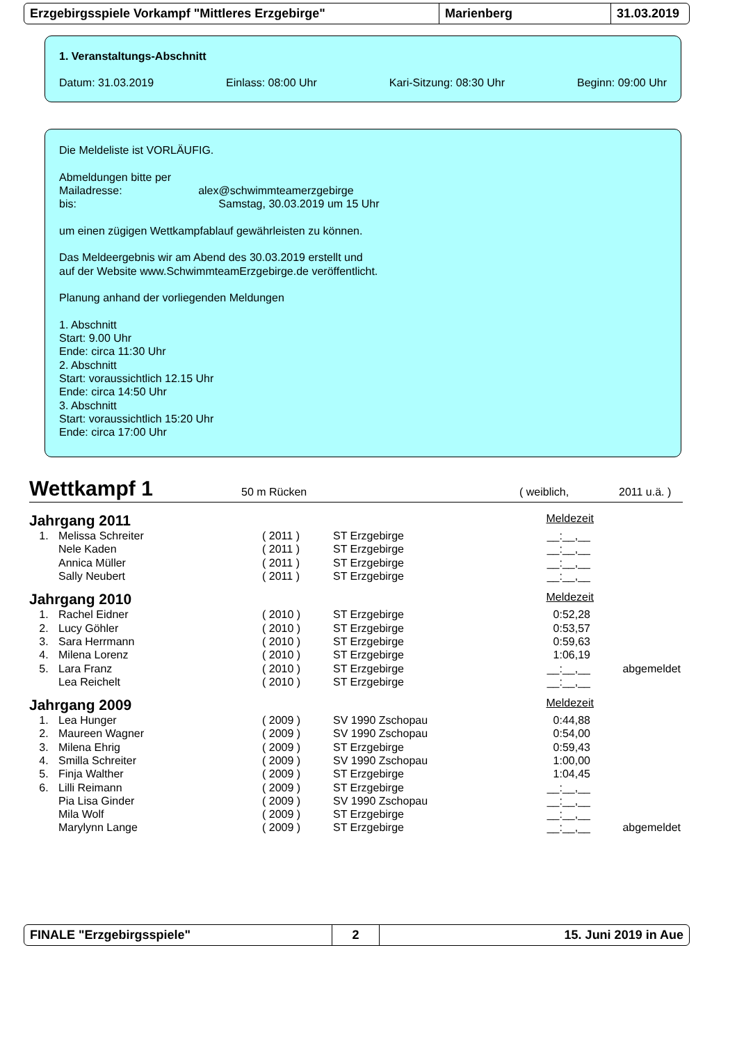Erzgebirgsspiele Vorkampf "Mittleres Erzgebirge" Marienberg 31.03.2019
1. Veranstaltungs-Abschnitt
Datum: 31.03.2019 Einlass: 08:00 Uhr Kari-Sitzung: 08:30 Uhr Beginn: 09:00 Uhr
Die Meldeliste ist VORLÄUFIG.
Abmeldungen bitte per
Mailadresse: alex@schwimmteamerzgebirge
bis: Samstag, 30.03.2019 um 15 Uhr
um einen zügigen Wettkampfablauf gewährleisten zu können.
Das Meldeergebnis wir am Abend des 30.03.2019 erstellt und
auf der Website www.SchwimmteamErzgebirge.de veröffentlicht.
Planung anhand der vorliegenden Meldungen
1. Abschnitt
Start: 9.00 Uhr
Ende: circa 11:30 Uhr
2. Abschnitt
Start: voraussichtlich 12.15 Uhr
Ende: circa 14:50 Uhr
3. Abschnitt
Start: voraussichtlich 15:20 Uhr
Ende: circa 17:00 Uhr
Wettkampf 1 50 m Rücken ( weiblich, 2011 u.ä. )
Jahrgang 2011 Meldezeit
| 1. | Melissa Schreiter | ( 2011 ) | ST Erzgebirge | __:__,__ |
| | Nele Kaden | ( 2011 ) | ST Erzgebirge | __:__,__ |
| | Annica Müller | ( 2011 ) | ST Erzgebirge | __:__,__ |
| | Sally Neubert | ( 2011 ) | ST Erzgebirge | __:__,__ |
Jahrgang 2010 Meldezeit
| 1. | Rachel Eidner | ( 2010 ) | ST Erzgebirge | 0:52,28 | |
| 2. | Lucy Göhler | ( 2010 ) | ST Erzgebirge | 0:53,57 | |
| 3. | Sara Herrmann | ( 2010 ) | ST Erzgebirge | 0:59,63 | |
| 4. | Milena Lorenz | ( 2010 ) | ST Erzgebirge | 1:06,19 | |
| 5. | Lara Franz | ( 2010 ) | ST Erzgebirge | __:__,__ | abgemeldet |
| | Lea Reichelt | ( 2010 ) | ST Erzgebirge | __:__,__ | |
Jahrgang 2009 Meldezeit
| 1. | Lea Hunger | ( 2009 ) | SV 1990 Zschopau | 0:44,88 | |
| 2. | Maureen Wagner | ( 2009 ) | SV 1990 Zschopau | 0:54,00 | |
| 3. | Milena Ehrig | ( 2009 ) | ST Erzgebirge | 0:59,43 | |
| 4. | Smilla Schreiter | ( 2009 ) | SV 1990 Zschopau | 1:00,00 | |
| 5. | Finja Walther | ( 2009 ) | ST Erzgebirge | 1:04,45 | |
| 6. | Lilli Reimann | ( 2009 ) | ST Erzgebirge | __:__,__ | |
| | Pia Lisa Ginder | ( 2009 ) | SV 1990 Zschopau | __:__,__ | |
| | Mila Wolf | ( 2009 ) | ST Erzgebirge | __:__,__ | |
| | Marylynn Lange | ( 2009 ) | ST Erzgebirge | __:__,__ | abgemeldet |
FINALE "Erzgebirgsspiele" 2 15. Juni 2019 in Aue